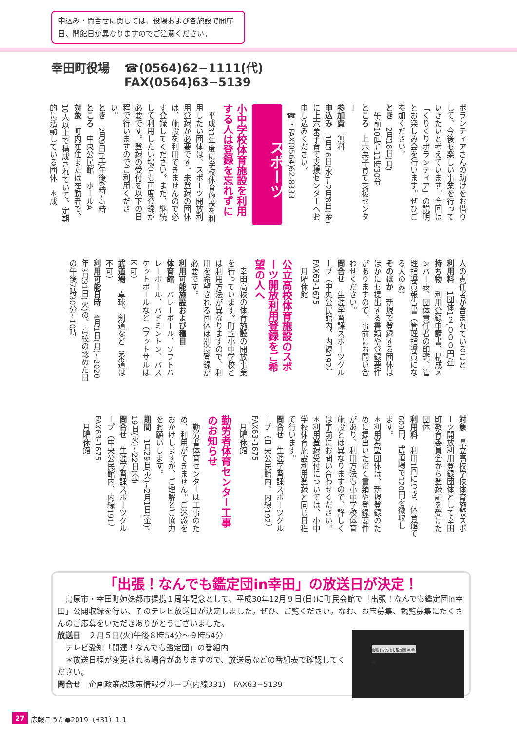申込み・問合せに関しては、役場および各施設で開庁日、開館日が異なりますのでご注意ください。
幸田町役場 ☎(0564)62−1111(代)
FAX(0564)63−5139
ボランティアさんの助けをお借りして、今後も楽しい事業を行っていきたいと考えています。今回は「くりくりボランティア」の説明とお楽しみ会を行います。ぜひご参加ください。
とき　2月18日(月)
午前10時~11時30分
ところ　上六栗子育て支援センター
参加費　無料
申込み　1月16日(水)~2月8日(金)に上六栗子育て支援センターへお申し込みください。
☎・FAX(0564)62-8333
スポーツ
小中学校体育施設を利用する人は登録を忘れずに
　平成31年度に学校体育施設を利用したい団体は、スポーツ開放利用登録が必要です。未登録の団体は、施設を利用できませんので必ず登録してください。また、継続して利用したい場合も再度登録が必要です。登録の受付を以下の日程で行いますのでご利用ください。
とき　2月9日(土)午後6時~7時
ところ　中央公民館　ホールA
対象　町内在住または在勤者で、10人以上で構成されていて、定期的に活動している団体　＊成
人の責任者が含まれていること
利用料　1団体1２,０００円/年
持ち物　利用登録申請書、構成メンバー表、団体責任者の印鑑、管理指導員報告書（管理指導員になる人のみ）
そのほか　新規で登録する団体はほかにも提出する書類や登録要件がありますので、事前にお問い合わせください。
問合せ　生涯学習課スポーツグループ（中央公民館内、内線192）FAX63-1675
月曜休館
公立高校体育施設のスポーツ開放利用登録をご希望の人へ
　幸田高校の体育施設の開放事業を行っています。町立小中学校とは利用方法が異なりますので、利用を希望される団体は別途登録が必要です。
利用可能施設および種目
体育館　バレーボール、ソフトバレーボール、バドミントン、バスケットボールなど（フットサルは不可）
武道場　卓球、剣道など（柔道は不可）
利用可能日時　4月1日(月)~2020年3月31日(火)の、高校の認めた日の午後7時30分~10時
対象　県立高校学校体育施設スポーツ開放利用登録団体として幸田町教育委員会から登録証を受けた団体
利用料　利用1回につき、体育館で600円、武道場で120円を徴収します。
＊利用希望団体は、新規登録のために提出いただく書類や登録要件があり、利用方法も小中学校体育施設とは異なりますので、詳しくは事前にお問い合わせください。
＊利用登録受付については、小中学校体育施設利用登録と同じ日程で行います。
問合せ　生涯学習課スポーツグループ（中央公民館内、内線192）FAX63-1675
月曜休館
勤労者体育センター工事のお知らせ
　勤労者体育センターは工事のため、利用ができません。ご迷惑をおかけしますが、ご理解とご協力をお願いします。
期間　1月29日(火)~2月1日(金)、19日(火)~22日(金)
問合せ　生涯学習課スポーツグループ（中央公民館内、内線191）FAX63-1675
月曜休館
「出張！なんでも鑑定団in幸田」の放送日が決定！
　島原市・幸田町姉妹都市提携１周年記念として、平成30年12月９日(日)に町民会館で「出張！なんでも鑑定団in幸田」公開収録を行い、そのテレビ放送日が決定しました。ぜひ、ご覧ください。なお、お宝募集、観覧募集にたくさんのご応募をいただきありがとうございました。
出張！なんでも鑑定団 in 幸田
放送日　２月５日(火)午後８時54分～９時54分
　テレビ愛知「開運！なんでも鑑定団」の番組内
　＊放送日程が変更される場合がありますので、放送局などの番組表で確認してください。
問合せ　企画政策課政策情報グループ(内線331)　FAX63−5139
27 広報こうた●2019（H31）1.1